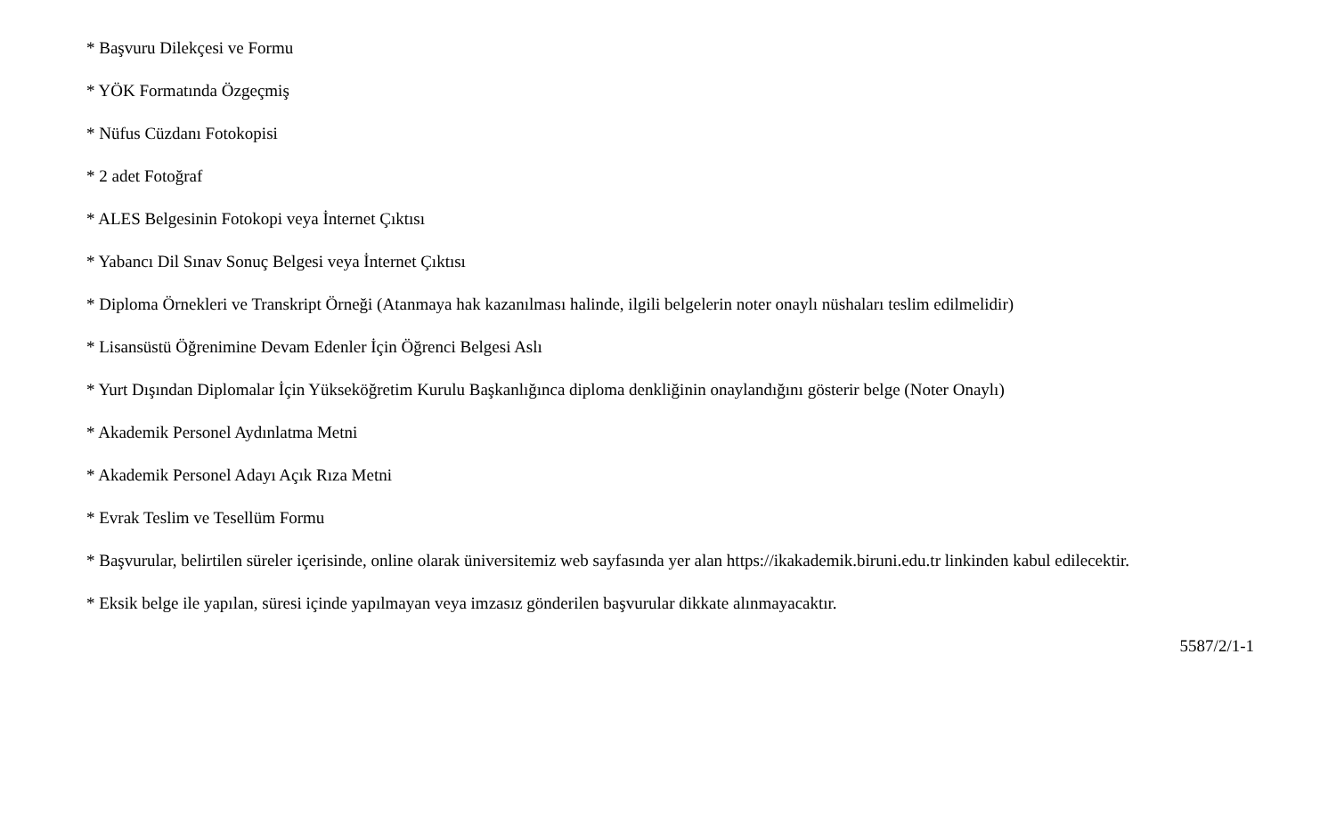* Başvuru Dilekçesi ve Formu
* YÖK Formatında Özgeçmiş
* Nüfus Cüzdanı Fotokopisi
* 2 adet Fotoğraf
* ALES Belgesinin Fotokopi veya İnternet Çıktısı
* Yabancı Dil Sınav Sonuç Belgesi veya İnternet Çıktısı
* Diploma Örnekleri ve Transkript Örneği (Atanmaya hak kazanılması halinde, ilgili belgelerin noter onaylı nüshaları teslim edilmelidir)
* Lisansüstü Öğrenimine Devam Edenler İçin Öğrenci Belgesi Aslı
* Yurt Dışından Diplomalar İçin Yükseköğretim Kurulu Başkanlığınca diploma denkliğinin onaylandığını gösterir belge (Noter Onaylı)
* Akademik Personel Aydınlatma Metni
* Akademik Personel Adayı Açık Rıza Metni
* Evrak Teslim ve Tesellüm Formu
* Başvurular, belirtilen süreler içerisinde, online olarak üniversitemiz web sayfasında yer alan https://ikakademik.biruni.edu.tr linkinden kabul edilecektir.
* Eksik belge ile yapılan, süresi içinde yapılmayan veya imzasız gönderilen başvurular dikkate alınmayacaktır.
5587/2/1-1